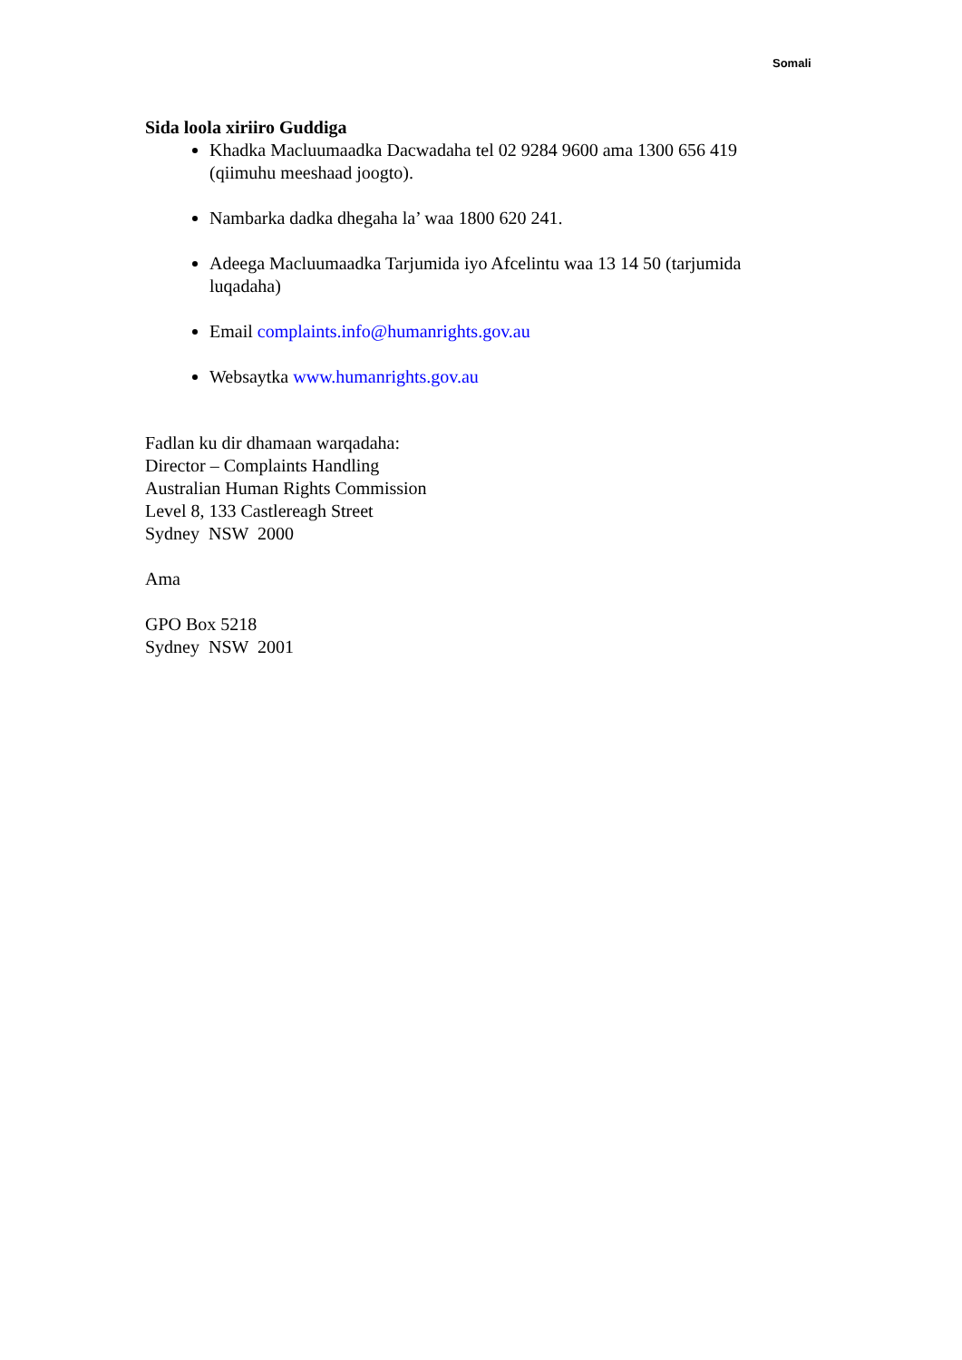Somali
Sida loola xiriiro Guddiga
Khadka Macluumaadka Dacwadaha tel 02 9284 9600 ama 1300 656 419 (qiimuhu meeshaad joogto).
Nambarka dadka dhegaha la’ waa 1800 620 241.
Adeega Macluumaadka Tarjumida iyo Afcelintu waa 13 14 50 (tarjumida luqadaha)
Email complaints.info@humanrights.gov.au
Websaytka www.humanrights.gov.au
Fadlan ku dir dhamaan warqadaha:
Director – Complaints Handling
Australian Human Rights Commission
Level 8, 133 Castlereagh Street
Sydney NSW 2000
Ama
GPO Box 5218
Sydney NSW 2001